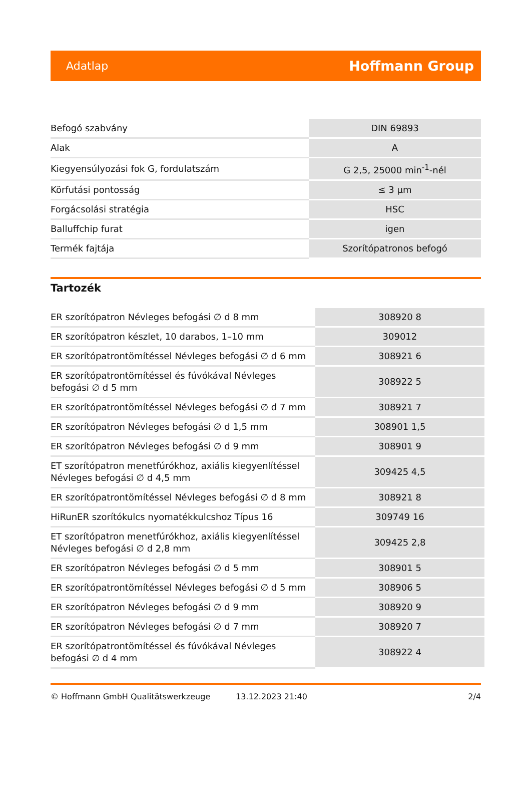Adatlap Hoffmann Group
| Befogó szabvány | DIN 69893 |
| Alak | A |
| Kiegyensúlyozási fok G, fordulatszám | G 2,5, 25000 min<sup>-1</sup>-nél |
| Körfutási pontosság | ≤ 3 µm |
| Forgácsolási stratégia | HSC |
| Balluffchip furat | igen |
| Termék fajtája | Szorítópatronos befogó |
Tartozék
| ER szorítópatron Névleges befogási ∅ d 8 mm | 308920 8 |
| ER szorítópatron készlet, 10 darabos, 1–10 mm | 309012 |
| ER szorítópatrontömítéssel Névleges befogási ∅ d 6 mm | 308921 6 |
| ER szorítópatrontömítéssel és fúvókával Névleges befogási ∅ d 5 mm | 308922 5 |
| ER szorítópatrontömítéssel Névleges befogási ∅ d 7 mm | 308921 7 |
| ER szorítópatron Névleges befogási ∅ d 1,5 mm | 308901 1,5 |
| ER szorítópatron Névleges befogási ∅ d 9 mm | 308901 9 |
| ET szorítópatron menetfúrókhoz, axiális kiegyenlítéssel Névleges befogási ∅ d 4,5 mm | 309425 4,5 |
| ER szorítópatrontömítéssel Névleges befogási ∅ d 8 mm | 308921 8 |
| HiRunER szorítókulcs nyomatékkulcshoz Típus 16 | 309749 16 |
| ET szorítópatron menetfúrókhoz, axiális kiegyenlítéssel Névleges befogási ∅ d 2,8 mm | 309425 2,8 |
| ER szorítópatron Névleges befogási ∅ d 5 mm | 308901 5 |
| ER szorítópatrontömítéssel Névleges befogási ∅ d 5 mm | 308906 5 |
| ER szorítópatron Névleges befogási ∅ d 9 mm | 308920 9 |
| ER szorítópatron Névleges befogási ∅ d 7 mm | 308920 7 |
| ER szorítópatrontömítéssel és fúvókával Névleges befogási ∅ d 4 mm | 308922 4 |
© Hoffmann GmbH Qualitätswerkzeuge 13.12.2023 21:40 2/4